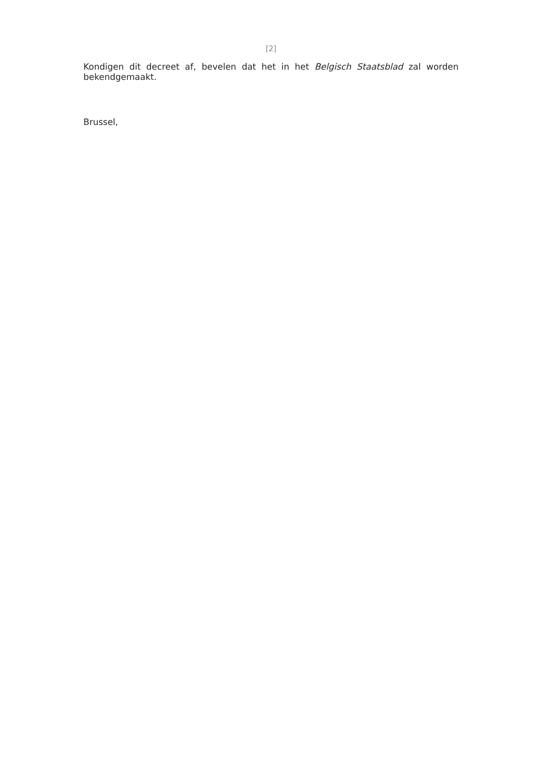[2]
Kondigen dit decreet af, bevelen dat het in het Belgisch Staatsblad zal worden bekendgemaakt.
Brussel,